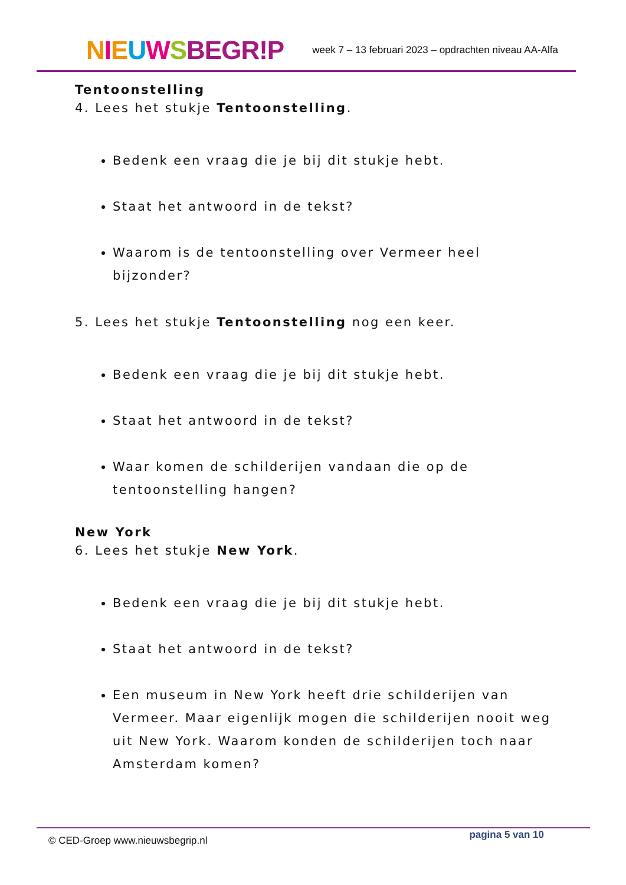NIEUWSBEGR!P
week 7 – 13 februari 2023 – opdrachten niveau AA-Alfa
Tentoonstelling
4. Lees het stukje Tentoonstelling.
Bedenk een vraag die je bij dit stukje hebt.
Staat het antwoord in de tekst?
Waarom is de tentoonstelling over Vermeer heel bijzonder?
5. Lees het stukje Tentoonstelling nog een keer.
Bedenk een vraag die je bij dit stukje hebt.
Staat het antwoord in de tekst?
Waar komen de schilderijen vandaan die op de tentoonstelling hangen?
New York
6. Lees het stukje New York.
Bedenk een vraag die je bij dit stukje hebt.
Staat het antwoord in de tekst?
Een museum in New York heeft drie schilderijen van Vermeer. Maar eigenlijk mogen die schilderijen nooit weg uit New York. Waarom konden de schilderijen toch naar Amsterdam komen?
© CED-Groep www.nieuwsbegrip.nl pagina 5 van 10